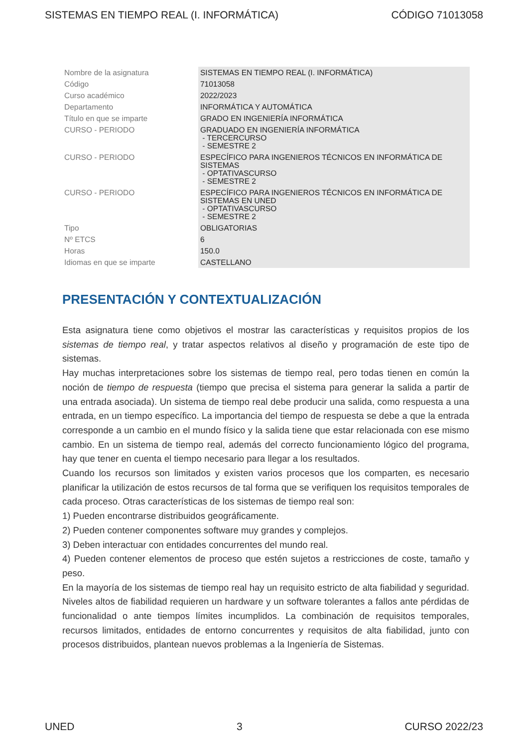SISTEMAS EN TIEMPO REAL (I. INFORMÁTICA) CÓDIGO 71013058
| Nombre de la asignatura | SISTEMAS EN TIEMPO REAL (I. INFORMÁTICA) |
| Código | 71013058 |
| Curso académico | 2022/2023 |
| Departamento | INFORMÁTICA Y AUTOMÁTICA |
| Título en que se imparte | GRADO EN INGENIERÍA INFORMÁTICA |
| CURSO - PERIODO | GRADUADO EN INGENIERÍA INFORMÁTICA - TERCERCURSO - SEMESTRE 2 |
| CURSO - PERIODO | ESPECÍFICO PARA INGENIEROS TÉCNICOS EN INFORMÁTICA DE SISTEMAS - OPTATIVASCURSO - SEMESTRE 2 |
| CURSO - PERIODO | ESPECÍFICO PARA INGENIEROS TÉCNICOS EN INFORMÁTICA DE SISTEMAS EN UNED - OPTATIVASCURSO - SEMESTRE 2 |
| Tipo | OBLIGATORIAS |
| Nº ETCS | 6 |
| Horas | 150.0 |
| Idiomas en que se imparte | CASTELLANO |
PRESENTACIÓN Y CONTEXTUALIZACIÓN
Esta asignatura tiene como objetivos el mostrar las características y requisitos propios de los sistemas de tiempo real, y tratar aspectos relativos al diseño y programación de este tipo de sistemas.
Hay muchas interpretaciones sobre los sistemas de tiempo real, pero todas tienen en común la noción de tiempo de respuesta (tiempo que precisa el sistema para generar la salida a partir de una entrada asociada). Un sistema de tiempo real debe producir una salida, como respuesta a una entrada, en un tiempo específico. La importancia del tiempo de respuesta se debe a que la entrada corresponde a un cambio en el mundo físico y la salida tiene que estar relacionada con ese mismo cambio. En un sistema de tiempo real, además del correcto funcionamiento lógico del programa, hay que tener en cuenta el tiempo necesario para llegar a los resultados.
Cuando los recursos son limitados y existen varios procesos que los comparten, es necesario planificar la utilización de estos recursos de tal forma que se verifiquen los requisitos temporales de cada proceso. Otras características de los sistemas de tiempo real son:
1) Pueden encontrarse distribuidos geográficamente.
2) Pueden contener componentes software muy grandes y complejos.
3) Deben interactuar con entidades concurrentes del mundo real.
4) Pueden contener elementos de proceso que estén sujetos a restricciones de coste, tamaño y peso.
En la mayoría de los sistemas de tiempo real hay un requisito estricto de alta fiabilidad y seguridad. Niveles altos de fiabilidad requieren un hardware y un software tolerantes a fallos ante pérdidas de funcionalidad o ante tiempos límites incumplidos. La combinación de requisitos temporales, recursos limitados, entidades de entorno concurrentes y requisitos de alta fiabilidad, junto con procesos distribuidos, plantean nuevos problemas a la Ingeniería de Sistemas.
UNED 3 CURSO 2022/23